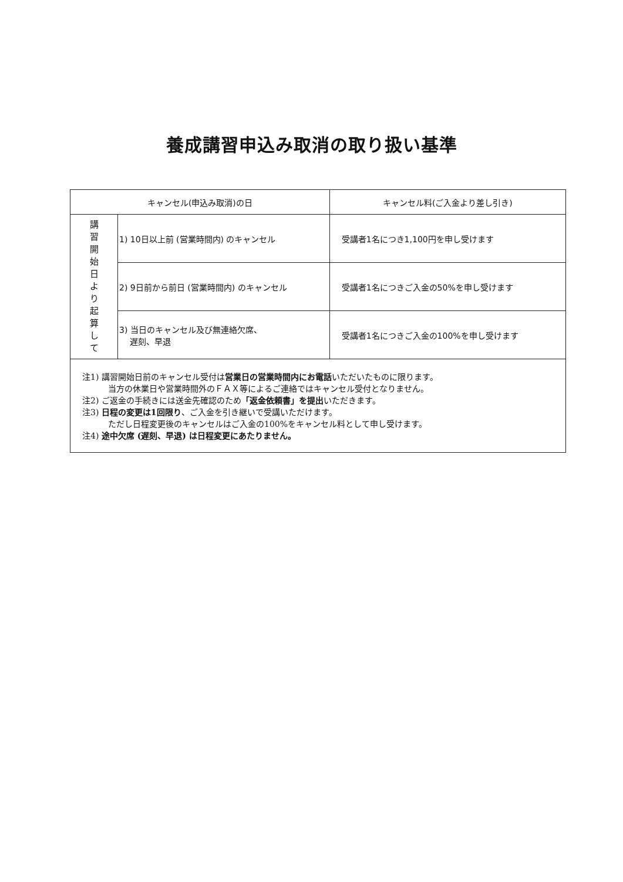養成講習申込み取消の取り扱い基準
| キャンセル(申込み取消)の日 | | キャンセル料(ご入金より差し引き) |
| --- | --- | --- |
| 講 習 開 始 日 よ り 起 算 し て | 1) 10日以上前 (営業時間内) のキャンセル | 受講者1名につき1,100円を申し受けます |
| | 2) 9日前から前日 (営業時間内) のキャンセル | 受講者1名につきご入金の50%を申し受けます |
| | 3) 当日のキャンセル及び無連絡欠席、 遅刻、早退 | 受講者1名につきご入金の100%を申し受けます |
| 注1) 講習開始日前のキャンセル受付は 営業日の営業時間内にお電話 いただいたものに限ります。 当方の休業日や営業時間外のＦＡＸ等によるご連絡ではキャンセル受付となりません。 注2) ご返金の手続きには送金先確認のため 「返金依頼書」を提出 いただきます。 注3) 日程の変更は1回限り 、ご入金を引き継いで受講いただけます。 ただし日程変更後のキャンセルはご入金の100%をキャンセル料として申し受けます。 注4) 途中欠席 (遅刻、早退) は日程変更にあたりません。 | | |